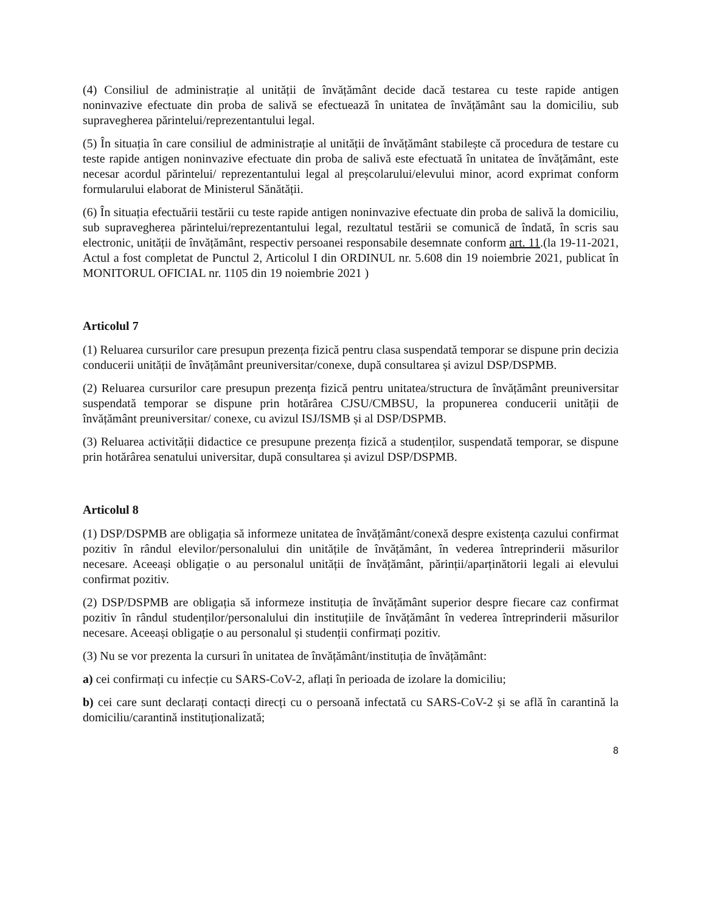(4) Consiliul de administrație al unității de învățământ decide dacă testarea cu teste rapide antigen noninvazive efectuate din proba de salivă se efectuează în unitatea de învățământ sau la domiciliu, sub supravegherea părintelui/reprezentantului legal.
(5) În situația în care consiliul de administrație al unității de învățământ stabilește că procedura de testare cu teste rapide antigen noninvazive efectuate din proba de salivă este efectuată în unitatea de învățământ, este necesar acordul părintelui/ reprezentantului legal al preșcolarului/elevului minor, acord exprimat conform formularului elaborat de Ministerul Sănătății.
(6) În situația efectuării testării cu teste rapide antigen noninvazive efectuate din proba de salivă la domiciliu, sub supravegherea părintelui/reprezentantului legal, rezultatul testării se comunică de îndată, în scris sau electronic, unității de învățământ, respectiv persoanei responsabile desemnate conform art. 11.(la 19-11-2021, Actul a fost completat de Punctul 2, Articolul I din ORDINUL nr. 5.608 din 19 noiembrie 2021, publicat în MONITORUL OFICIAL nr. 1105 din 19 noiembrie 2021 )
Articolul 7
(1) Reluarea cursurilor care presupun prezența fizică pentru clasa suspendată temporar se dispune prin decizia conducerii unității de învățământ preuniversitar/conexe, după consultarea și avizul DSP/DSPMB.
(2) Reluarea cursurilor care presupun prezența fizică pentru unitatea/structura de învățământ preuniversitar suspendată temporar se dispune prin hotărârea CJSU/CMBSU, la propunerea conducerii unității de învățământ preuniversitar/ conexe, cu avizul ISJ/ISMB și al DSP/DSPMB.
(3) Reluarea activității didactice ce presupune prezența fizică a studenților, suspendată temporar, se dispune prin hotărârea senatului universitar, după consultarea și avizul DSP/DSPMB.
Articolul 8
(1) DSP/DSPMB are obligația să informeze unitatea de învățământ/conexă despre existența cazului confirmat pozitiv în rândul elevilor/personalului din unitățile de învățământ, în vederea întreprinderii măsurilor necesare. Aceeași obligație o au personalul unității de învățământ, părinții/aparținătorii legali ai elevului confirmat pozitiv.
(2) DSP/DSPMB are obligația să informeze instituția de învățământ superior despre fiecare caz confirmat pozitiv în rândul studenților/personalului din instituțiile de învățământ în vederea întreprinderii măsurilor necesare. Aceeași obligație o au personalul și studenții confirmați pozitiv.
(3) Nu se vor prezenta la cursuri în unitatea de învățământ/instituția de învățământ:
a) cei confirmați cu infecție cu SARS-CoV-2, aflați în perioada de izolare la domiciliu;
b) cei care sunt declarați contacți direcți cu o persoană infectată cu SARS-CoV-2 și se află în carantină la domiciliu/carantină instituționalizată;
8